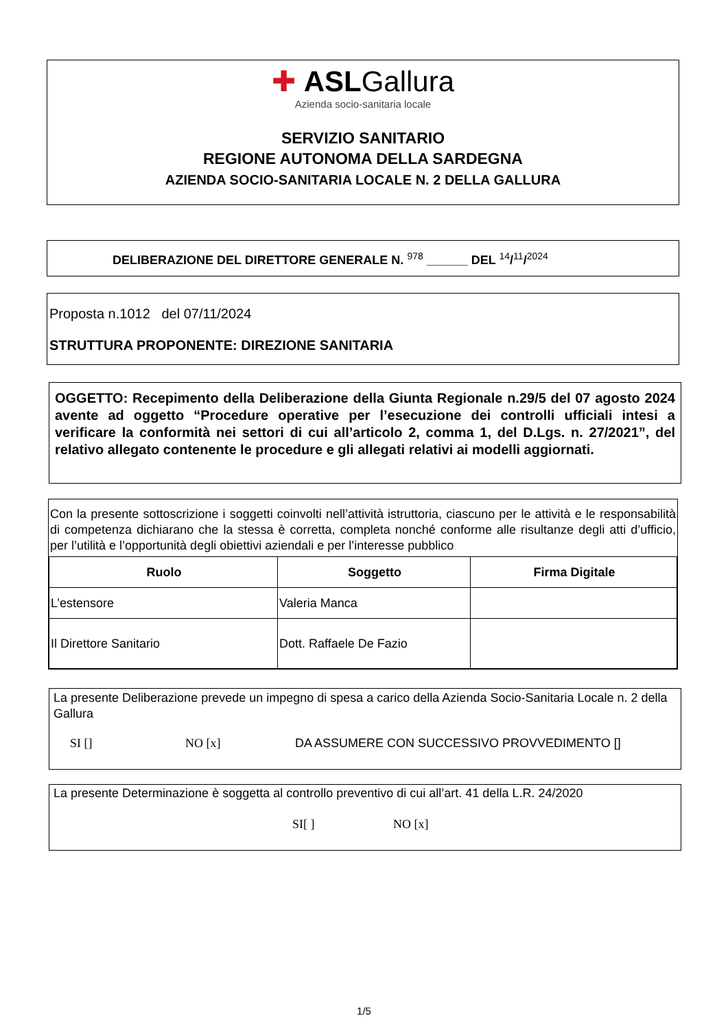✚ ASLGallura
Azienda socio-sanitaria locale
SERVIZIO SANITARIO
REGIONE AUTONOMA DELLA SARDEGNA
AZIENDA SOCIO-SANITARIA LOCALE N. 2 DELLA GALLURA
DELIBERAZIONE DEL DIRETTORE GENERALE N. <sup>978</sup> ______ DEL <sup>14</sup>/<sup>11</sup>/<sup>2024</sup>
Proposta n.1012 del 07/11/2024
STRUTTURA PROPONENTE: DIREZIONE SANITARIA
OGGETTO: Recepimento della Deliberazione della Giunta Regionale n.29/5 del 07 agosto 2024 avente ad oggetto “Procedure operative per l’esecuzione dei controlli ufficiali intesi a verificare la conformità nei settori di cui all’articolo 2, comma 1, del D.Lgs. n. 27/2021”, del relativo allegato contenente le procedure e gli allegati relativi ai modelli aggiornati.
Con la presente sottoscrizione i soggetti coinvolti nell’attività istruttoria, ciascuno per le attività e le responsabilità di competenza dichiarano che la stessa è corretta, completa nonché conforme alle risultanze degli atti d’ufficio, per l’utilità e l’opportunità degli obiettivi aziendali e per l’interesse pubblico
| Ruolo | Soggetto | Firma Digitale |
| --- | --- | --- |
| L’estensore | Valeria Manca | |
| Il Direttore Sanitario | Dott. Raffaele De Fazio | |
La presente Deliberazione prevede un impegno di spesa a carico della Azienda Socio-Sanitaria Locale n. 2 della Gallura
SI [] NO [x] DA ASSUMERE CON SUCCESSIVO PROVVEDIMENTO []
La presente Determinazione è soggetta al controllo preventivo di cui all’art. 41 della L.R. 24/2020
SI[ ] NO [x]
1/5